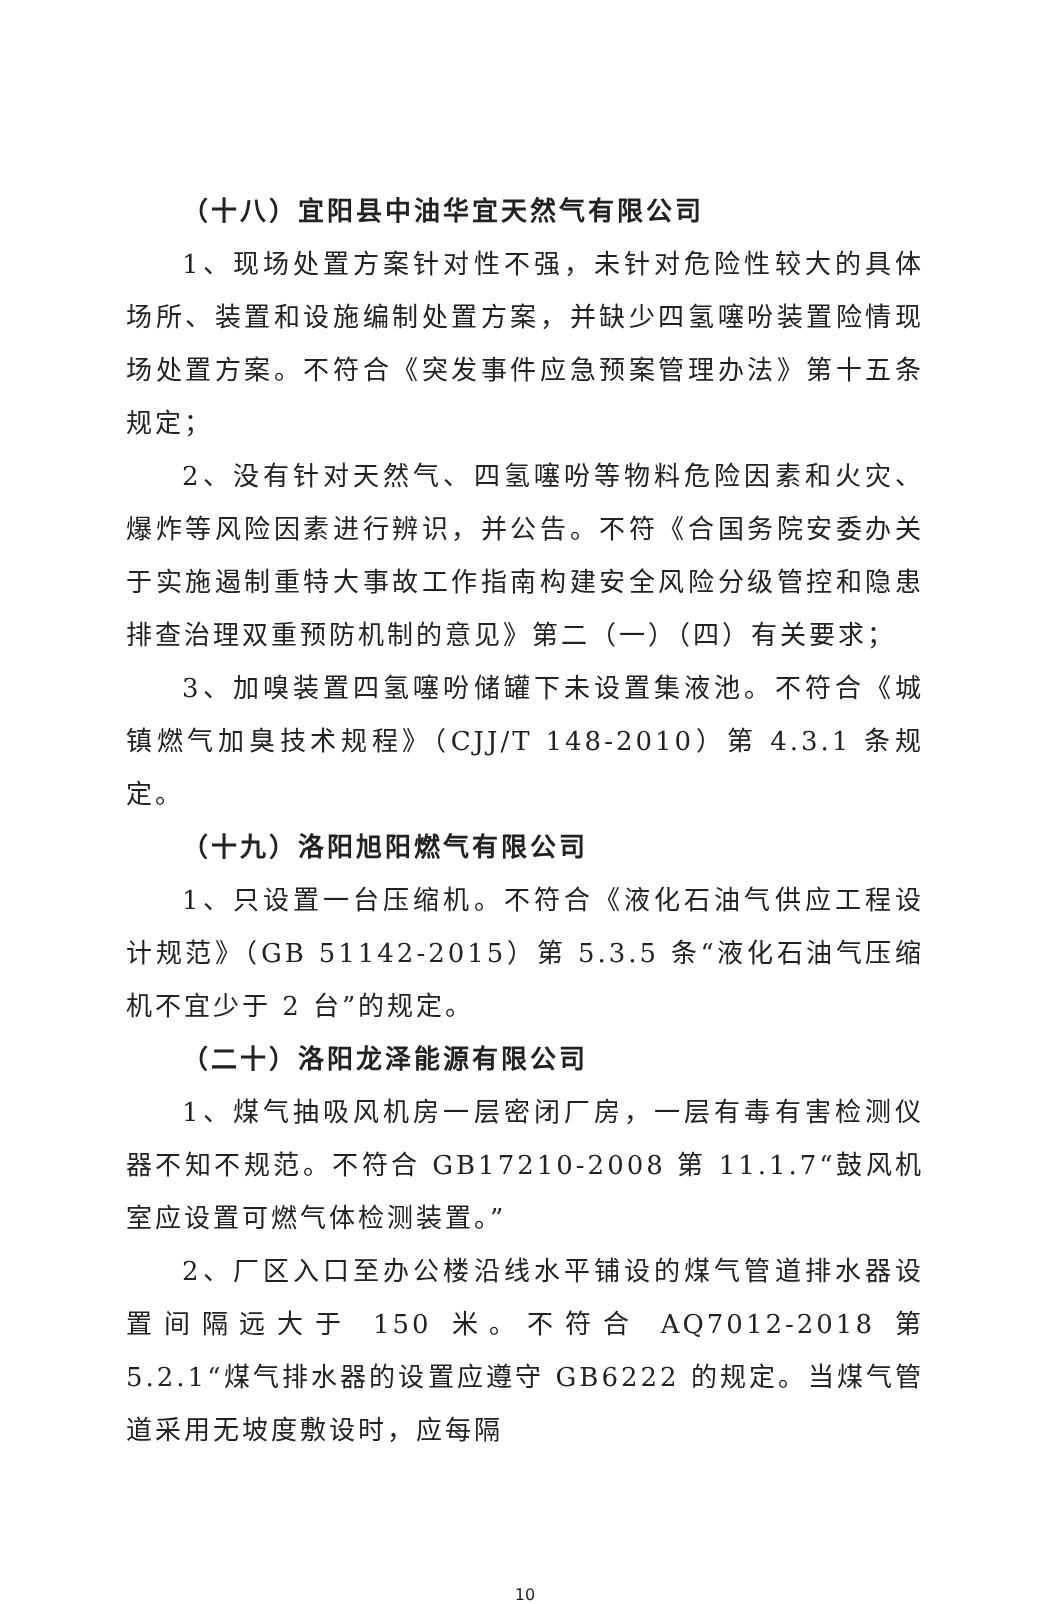（十八）宜阳县中油华宜天然气有限公司
1、现场处置方案针对性不强，未针对危险性较大的具体场所、装置和设施编制处置方案，并缺少四氢噻吩装置险情现场处置方案。不符合《突发事件应急预案管理办法》第十五条规定；
2、没有针对天然气、四氢噻吩等物料危险因素和火灾、爆炸等风险因素进行辨识，并公告。不符《合国务院安委办关于实施遏制重特大事故工作指南构建安全风险分级管控和隐患排查治理双重预防机制的意见》第二（一）（四）有关要求；
3、加嗅装置四氢噻吩储罐下未设置集液池。不符合《城镇燃气加臭技术规程》（CJJ/T 148-2010）第 4.3.1 条规定。
（十九）洛阳旭阳燃气有限公司
1、只设置一台压缩机。不符合《液化石油气供应工程设计规范》（GB 51142-2015）第 5.3.5 条“液化石油气压缩机不宜少于 2 台”的规定。
（二十）洛阳龙泽能源有限公司
1、煤气抽吸风机房一层密闭厂房，一层有毒有害检测仪器不知不规范。不符合 GB17210-2008 第 11.1.7“鼓风机室应设置可燃气体检测装置。”
2、厂区入口至办公楼沿线水平铺设的煤气管道排水器设置间隔远大于 150 米。不符合 AQ7012-2018 第 5.2.1“煤气排水器的设置应遵守 GB6222 的规定。当煤气管道采用无坡度敷设时，应每隔
10